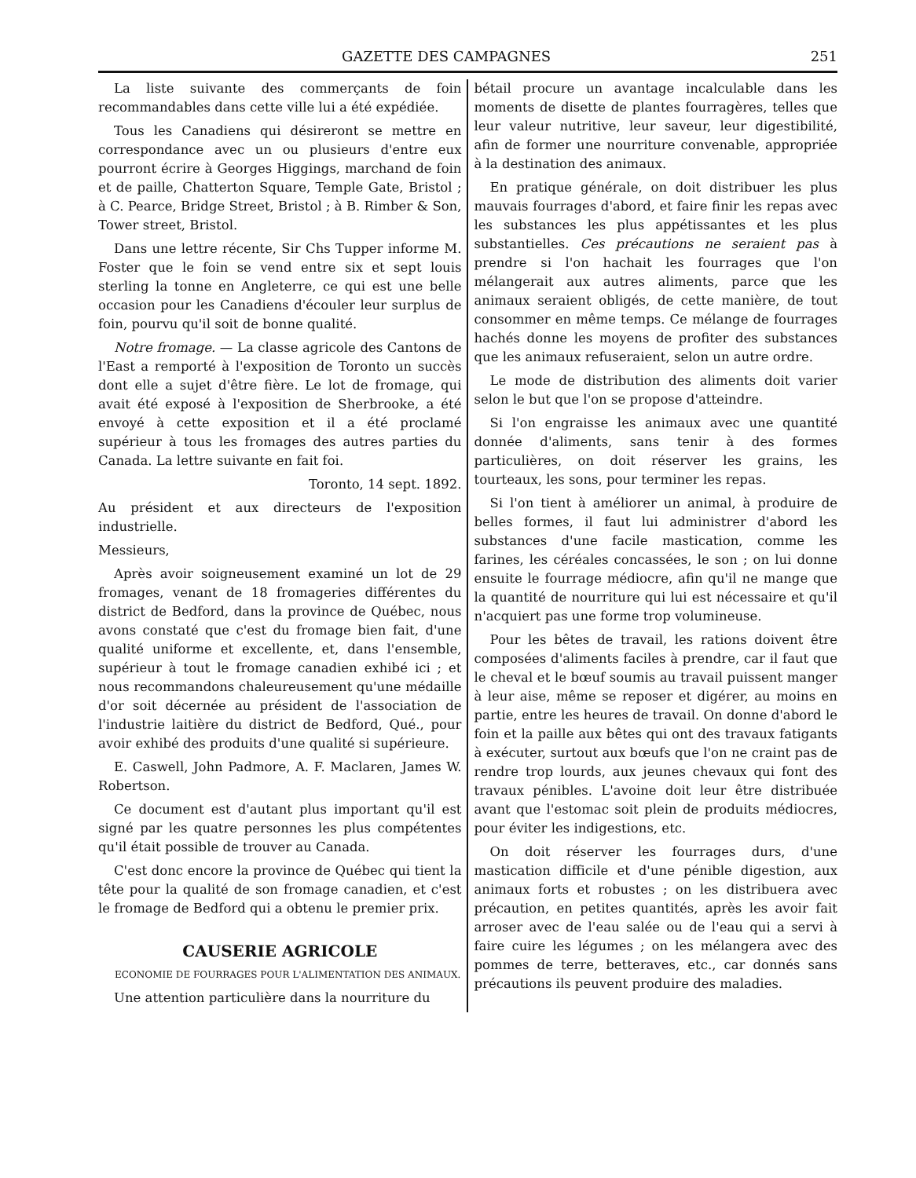GAZETTE DES CAMPAGNES 251
La liste suivante des commerçants de foin recommandables dans cette ville lui a été expédiée.
Tous les Canadiens qui désireront se mettre en correspondance avec un ou plusieurs d'entre eux pourront écrire à Georges Higgings, marchand de foin et de paille, Chatterton Square, Temple Gate, Bristol ; à C. Pearce, Bridge Street, Bristol ; à B. Rimber & Son, Tower street, Bristol.
Dans une lettre récente, Sir Chs Tupper informe M. Foster que le foin se vend entre six et sept louis sterling la tonne en Angleterre, ce qui est une belle occasion pour les Canadiens d'écouler leur surplus de foin, pourvu qu'il soit de bonne qualité.
Notre fromage. — La classe agricole des Cantons de l'East a remporté à l'exposition de Toronto un succès dont elle a sujet d'être fière. Le lot de fromage, qui avait été exposé à l'exposition de Sherbrooke, a été envoyé à cette exposition et il a été proclamé supérieur à tous les fromages des autres parties du Canada. La lettre suivante en fait foi.
Toronto, 14 sept. 1892.
Au président et aux directeurs de l'exposition industrielle.
Messieurs,
Après avoir soigneusement examiné un lot de 29 fromages, venant de 18 fromageries différentes du district de Bedford, dans la province de Québec, nous avons constaté que c'est du fromage bien fait, d'une qualité uniforme et excellente, et, dans l'ensemble, supérieur à tout le fromage canadien exhibé ici ; et nous recommandons chaleureusement qu'une médaille d'or soit décernée au président de l'association de l'industrie laitière du district de Bedford, Qué., pour avoir exhibé des produits d'une qualité si supérieure.
E. Caswell, John Padmore, A. F. Maclaren, James W. Robertson.
Ce document est d'autant plus important qu'il est signé par les quatre personnes les plus compétentes qu'il était possible de trouver au Canada.
C'est donc encore la province de Québec qui tient la tête pour la qualité de son fromage canadien, et c'est le fromage de Bedford qui a obtenu le premier prix.
CAUSERIE AGRICOLE
ECONOMIE DE FOURRAGES POUR L'ALIMENTATION DES ANIMAUX.
Une attention particulière dans la nourriture du
bétail procure un avantage incalculable dans les moments de disette de plantes fourragères, telles que leur valeur nutritive, leur saveur, leur digestibilité, afin de former une nourriture convenable, appropriée à la destination des animaux.
En pratique générale, on doit distribuer les plus mauvais fourrages d'abord, et faire finir les repas avec les substances les plus appétissantes et les plus substantielles. Ces précautions ne seraient pas à prendre si l'on hachait les fourrages que l'on mélangerait aux autres aliments, parce que les animaux seraient obligés, de cette manière, de tout consommer en même temps. Ce mélange de fourrages hachés donne les moyens de profiter des substances que les animaux refuseraient, selon un autre ordre.
Le mode de distribution des aliments doit varier selon le but que l'on se propose d'atteindre.
Si l'on engraisse les animaux avec une quantité donnée d'aliments, sans tenir à des formes particulières, on doit réserver les grains, les tourteaux, les sons, pour terminer les repas.
Si l'on tient à améliorer un animal, à produire de belles formes, il faut lui administrer d'abord les substances d'une facile mastication, comme les farines, les céréales concassées, le son ; on lui donne ensuite le fourrage médiocre, afin qu'il ne mange que la quantité de nourriture qui lui est nécessaire et qu'il n'acquiert pas une forme trop volumineuse.
Pour les bêtes de travail, les rations doivent être composées d'aliments faciles à prendre, car il faut que le cheval et le bœuf soumis au travail puissent manger à leur aise, même se reposer et digérer, au moins en partie, entre les heures de travail. On donne d'abord le foin et la paille aux bêtes qui ont des travaux fatigants à exécuter, surtout aux bœufs que l'on ne craint pas de rendre trop lourds, aux jeunes chevaux qui font des travaux pénibles. L'avoine doit leur être distribuée avant que l'estomac soit plein de produits médiocres, pour éviter les indigestions, etc.
On doit réserver les fourrages durs, d'une mastication difficile et d'une pénible digestion, aux animaux forts et robustes ; on les distribuera avec précaution, en petites quantités, après les avoir fait arroser avec de l'eau salée ou de l'eau qui a servi à faire cuire les légumes ; on les mélangera avec des pommes de terre, betteraves, etc., car donnés sans précautions ils peuvent produire des maladies.